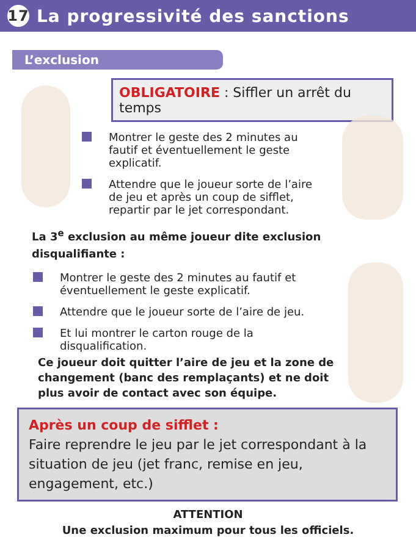17 La progressivité des sanctions
L’exclusion
OBLIGATOIRE : Siffler un arrêt du temps
Montrer le geste des 2 minutes au fautif et éventuellement le geste explicatif.
Attendre que le joueur sorte de l’aire de jeu et après un coup de sifflet, repartir par le jet correspondant.
La 3<sup>e</sup> exclusion au même joueur dite exclusion disqualifiante :
Montrer le geste des 2 minutes au fautif et éventuellement le geste explicatif.
Attendre que le joueur sorte de l’aire de jeu.
Et lui montrer le carton rouge de la disqualification.
Ce joueur doit quitter l’aire de jeu et la zone de changement (banc des remplaçants) et ne doit plus avoir de contact avec son équipe.
Après un coup de sifflet :
Faire reprendre le jeu par le jet correspondant à la situation de jeu (jet franc, remise en jeu, engagement, etc.)
ATTENTION
Une exclusion maximum pour tous les officiels.